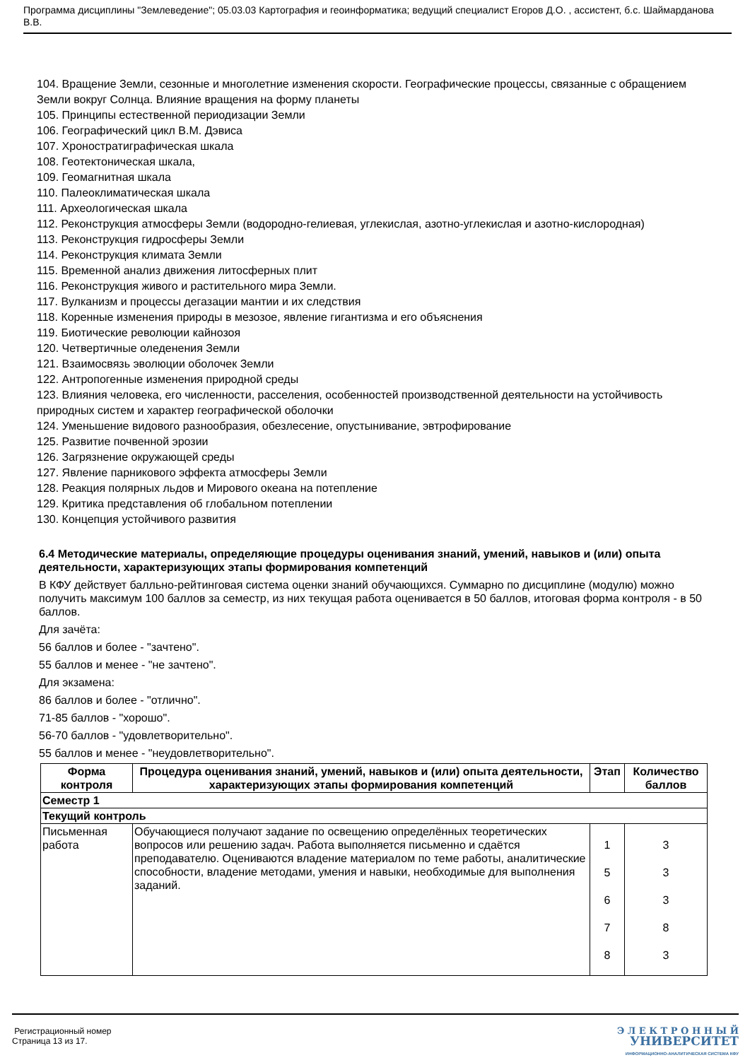Программа дисциплины "Землеведение"; 05.03.03 Картография и геоинформатика; ведущий специалист Егоров Д.О. , ассистент, б.с. Шаймарданова В.В.
104. Вращение Земли, сезонные и многолетние изменения скорости. Географические процессы, связанные с обращением Земли вокруг Солнца. Влияние вращения на форму планеты
105. Принципы естественной периодизации Земли
106. Географический цикл В.М. Дэвиса
107. Хроностратиграфическая шкала
108. Геотектоническая шкала,
109. Геомагнитная шкала
110. Палеоклиматическая шкала
111. Археологическая шкала
112. Реконструкция атмосферы Земли (водородно-гелиевая, углекислая, азотно-углекислая и азотно-кислородная)
113. Реконструкция гидросферы Земли
114. Реконструкция климата Земли
115. Временной анализ движения литосферных плит
116. Реконструкция живого и растительного мира Земли.
117. Вулканизм и процессы дегазации мантии и их следствия
118. Коренные изменения природы в мезозое, явление гигантизма и его объяснения
119. Биотические революции кайнозоя
120. Четвертичные оледенения Земли
121. Взаимосвязь эволюции оболочек Земли
122. Антропогенные изменения природной среды
123. Влияния человека, его численности, расселения, особенностей производственной деятельности на устойчивость природных систем и характер географической оболочки
124. Уменьшение видового разнообразия, обезлесение, опустынивание, эвтрофирование
125. Развитие почвенной эрозии
126. Загрязнение окружающей среды
127. Явление парникового эффекта атмосферы Земли
128. Реакция полярных льдов и Мирового океана на потепление
129. Критика представления об глобальном потеплении
130. Концепция устойчивого развития
6.4 Методические материалы, определяющие процедуры оценивания знаний, умений, навыков и (или) опыта деятельности, характеризующих этапы формирования компетенций
В КФУ действует балльно-рейтинговая система оценки знаний обучающихся. Суммарно по дисциплине (модулю) можно получить максимум 100 баллов за семестр, из них текущая работа оценивается в 50 баллов, итоговая форма контроля - в 50 баллов.
Для зачёта:
56 баллов и более - "зачтено".
55 баллов и менее - "не зачтено".
Для экзамена:
86 баллов и более - "отлично".
71-85 баллов - "хорошо".
56-70 баллов - "удовлетворительно".
55 баллов и менее - "неудовлетворительно".
| Форма контроля | Процедура оценивания знаний, умений, навыков и (или) опыта деятельности, характеризующих этапы формирования компетенций | Этап | Количество баллов |
| --- | --- | --- | --- |
| Семестр 1 | | | |
| Текущий контроль | | | |
| Письменная работа | Обучающиеся получают задание по освещению определённых теоретических вопросов или решению задач. Работа выполняется письменно и сдаётся преподавателю. Оцениваются владение материалом по теме работы, аналитические способности, владение методами, умения и навыки, необходимые для выполнения заданий. | 1 5 6 7 8 | 3 3 3 8 3 |
Регистрационный номер
Страница 13 из 17.
Э Л Е К Т Р О Н Н Ы Й
УНИВЕРСИТЕТ
ИНФОРМАЦИОННО-АНАЛИТИЧЕСКАЯ СИСТЕМА КФУ